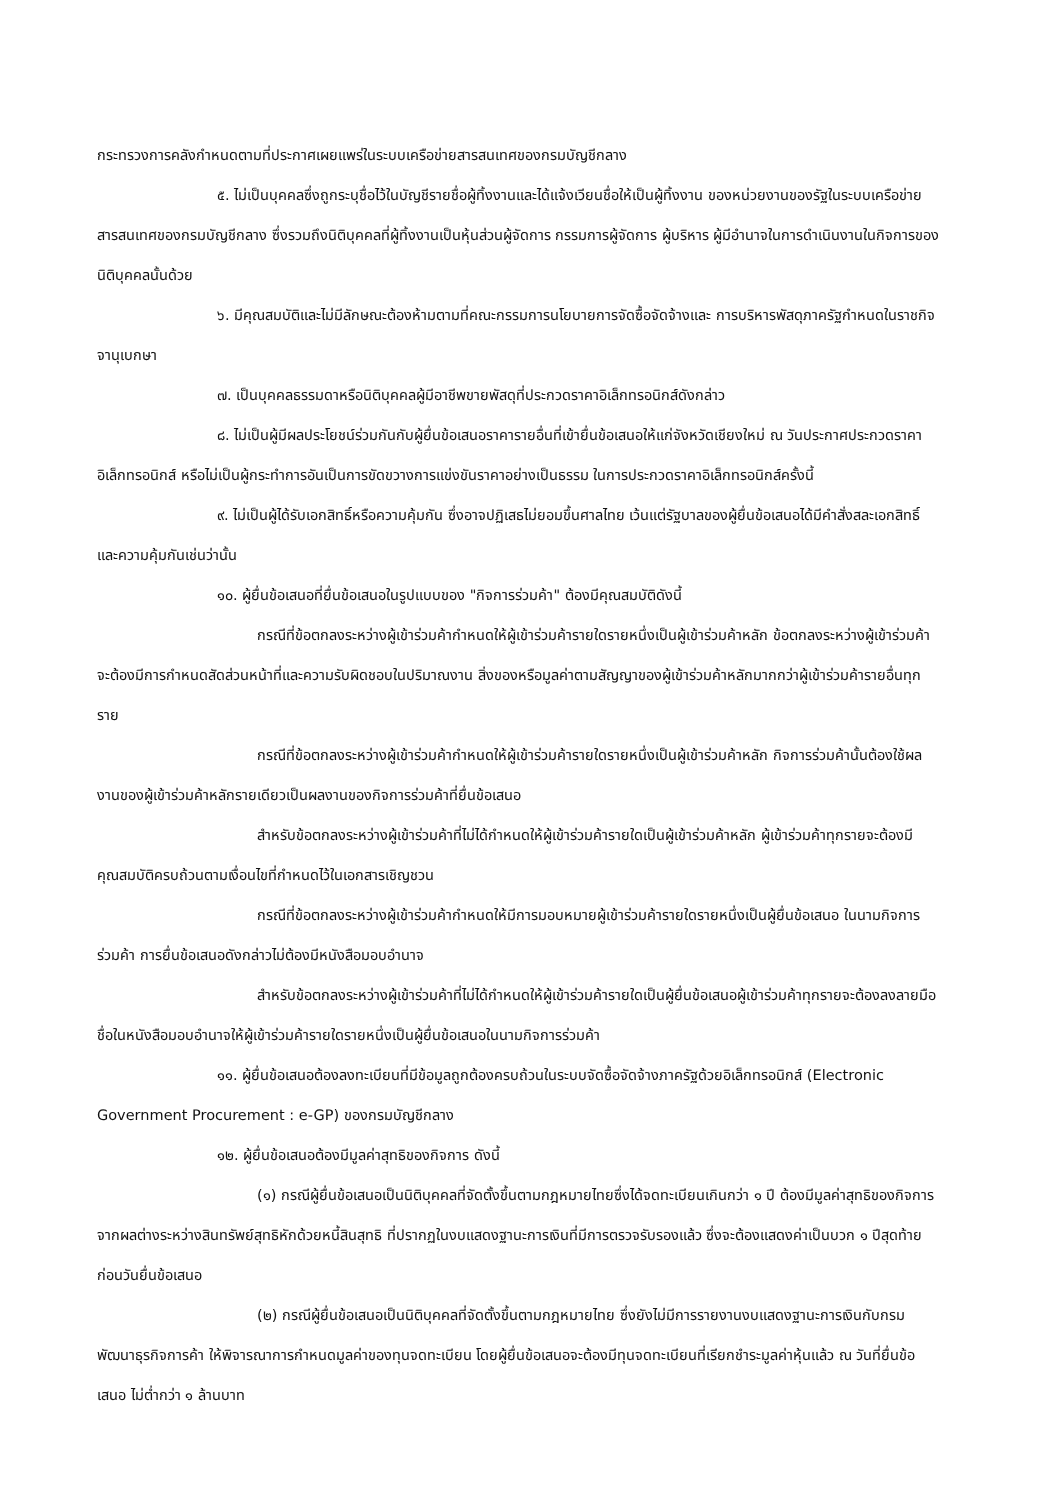กระทรวงการคลังกำหนดตามที่ประกาศเผยแพร่ในระบบเครือข่ายสารสนเทศของกรมบัญชีกลาง
๕. ไม่เป็นบุคคลซึ่งถูกระบุชื่อไว้ในบัญชีรายชื่อผู้ทิ้งงานและได้แจ้งเวียนชื่อให้เป็นผู้ทิ้งงาน ของหน่วยงานของรัฐในระบบเครือข่ายสารสนเทศของกรมบัญชีกลาง ซึ่งรวมถึงนิติบุคคลที่ผู้ทิ้งงานเป็นหุ้นส่วนผู้จัดการ กรรมการผู้จัดการ ผู้บริหาร ผู้มีอำนาจในการดำเนินงานในกิจการของนิติบุคคลนั้นด้วย
๖. มีคุณสมบัติและไม่มีลักษณะต้องห้ามตามที่คณะกรรมการนโยบายการจัดซื้อจัดจ้างและ การบริหารพัสดุภาครัฐกำหนดในราชกิจจานุเบกษา
๗. เป็นบุคคลธรรมดาหรือนิติบุคคลผู้มีอาชีพขายพัสดุที่ประกวดราคาอิเล็กทรอนิกส์ดังกล่าว
๘. ไม่เป็นผู้มีผลประโยชน์ร่วมกันกับผู้ยื่นข้อเสนอราคารายอื่นที่เข้ายื่นข้อเสนอให้แก่จังหวัดเชียงใหม่ ณ วันประกาศประกวดราคาอิเล็กทรอนิกส์ หรือไม่เป็นผู้กระทำการอันเป็นการขัดขวางการแข่งขันราคาอย่างเป็นธรรม ในการประกวดราคาอิเล็กทรอนิกส์ครั้งนี้
๙. ไม่เป็นผู้ได้รับเอกสิทธิ์หรือความคุ้มกัน ซึ่งอาจปฏิเสธไม่ยอมขึ้นศาลไทย เว้นแต่รัฐบาลของผู้ยื่นข้อเสนอได้มีคำสั่งสละเอกสิทธิ์และความคุ้มกันเช่นว่านั้น
๑๐. ผู้ยื่นข้อเสนอที่ยื่นข้อเสนอในรูปแบบของ "กิจการร่วมค้า" ต้องมีคุณสมบัติดังนี้
กรณีที่ข้อตกลงระหว่างผู้เข้าร่วมค้ากำหนดให้ผู้เข้าร่วมค้ารายใดรายหนึ่งเป็นผู้เข้าร่วมค้าหลัก ข้อตกลงระหว่างผู้เข้าร่วมค้าจะต้องมีการกำหนดสัดส่วนหน้าที่และความรับผิดชอบในปริมาณงาน สิ่งของหรือมูลค่าตามสัญญาของผู้เข้าร่วมค้าหลักมากกว่าผู้เข้าร่วมค้ารายอื่นทุกราย
กรณีที่ข้อตกลงระหว่างผู้เข้าร่วมค้ากำหนดให้ผู้เข้าร่วมค้ารายใดรายหนึ่งเป็นผู้เข้าร่วมค้าหลัก กิจการร่วมค้านั้นต้องใช้ผลงานของผู้เข้าร่วมค้าหลักรายเดียวเป็นผลงานของกิจการร่วมค้าที่ยื่นข้อเสนอ
สำหรับข้อตกลงระหว่างผู้เข้าร่วมค้าที่ไม่ได้กำหนดให้ผู้เข้าร่วมค้ารายใดเป็นผู้เข้าร่วมค้าหลัก ผู้เข้าร่วมค้าทุกรายจะต้องมีคุณสมบัติครบถ้วนตามเงื่อนไขที่กำหนดไว้ในเอกสารเชิญชวน
กรณีที่ข้อตกลงระหว่างผู้เข้าร่วมค้ากำหนดให้มีการมอบหมายผู้เข้าร่วมค้ารายใดรายหนึ่งเป็นผู้ยื่นข้อเสนอ ในนามกิจการร่วมค้า การยื่นข้อเสนอดังกล่าวไม่ต้องมีหนังสือมอบอำนาจ
สำหรับข้อตกลงระหว่างผู้เข้าร่วมค้าที่ไม่ได้กำหนดให้ผู้เข้าร่วมค้ารายใดเป็นผู้ยื่นข้อเสนอผู้เข้าร่วมค้าทุกรายจะต้องลงลายมือชื่อในหนังสือมอบอำนาจให้ผู้เข้าร่วมค้ารายใดรายหนึ่งเป็นผู้ยื่นข้อเสนอในนามกิจการร่วมค้า
๑๑. ผู้ยื่นข้อเสนอต้องลงทะเบียนที่มีข้อมูลถูกต้องครบถ้วนในระบบจัดซื้อจัดจ้างภาครัฐด้วยอิเล็กทรอนิกส์ (Electronic Government Procurement : e-GP) ของกรมบัญชีกลาง
๑๒. ผู้ยื่นข้อเสนอต้องมีมูลค่าสุทธิของกิจการ ดังนี้
(๑) กรณีผู้ยื่นข้อเสนอเป็นนิติบุคคลที่จัดตั้งขึ้นตามกฎหมายไทยซึ่งได้จดทะเบียนเกินกว่า ๑ ปี ต้องมีมูลค่าสุทธิของกิจการ จากผลต่างระหว่างสินทรัพย์สุทธิหักด้วยหนี้สินสุทธิ ที่ปรากฏในงบแสดงฐานะการเงินที่มีการตรวจรับรองแล้ว ซึ่งจะต้องแสดงค่าเป็นบวก ๑ ปีสุดท้ายก่อนวันยื่นข้อเสนอ
(๒) กรณีผู้ยื่นข้อเสนอเป็นนิติบุคคลที่จัดตั้งขึ้นตามกฎหมายไทย ซึ่งยังไม่มีการรายงานงบแสดงฐานะการเงินกับกรมพัฒนาธุรกิจการค้า ให้พิจารณาการกำหนดมูลค่าของทุนจดทะเบียน โดยผู้ยื่นข้อเสนอจะต้องมีทุนจดทะเบียนที่เรียกชำระมูลค่าหุ้นแล้ว ณ วันที่ยื่นข้อเสนอ ไม่ต่ำกว่า ๑ ล้านบาท